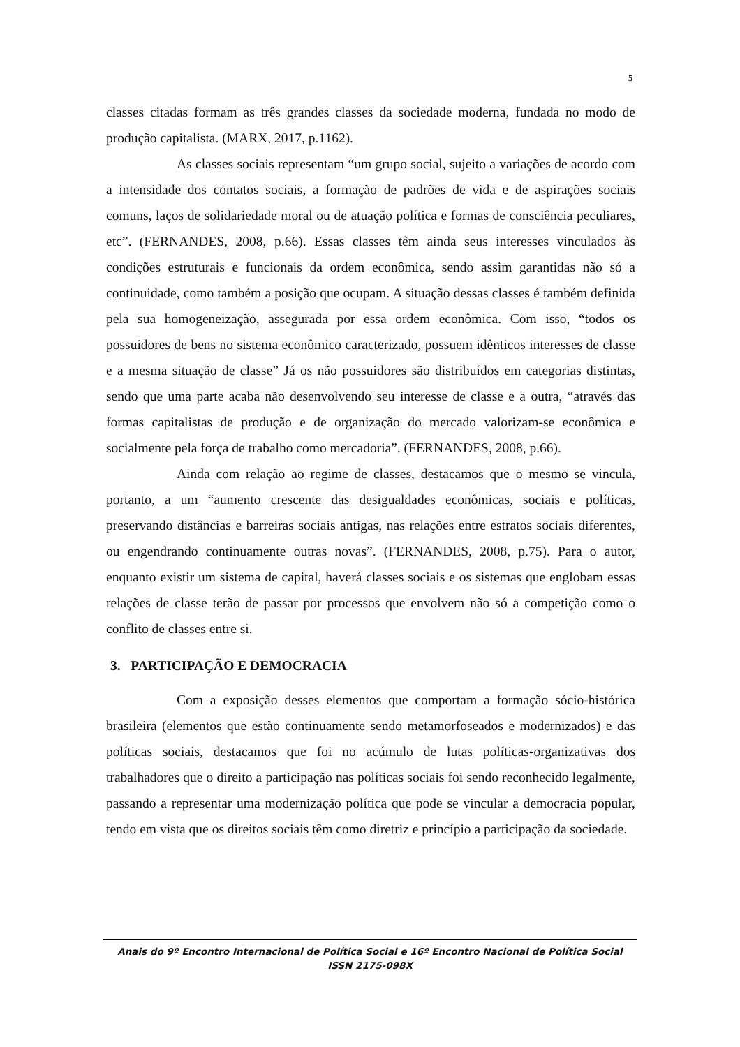5
classes citadas formam as três grandes classes da sociedade moderna, fundada no modo de produção capitalista. (MARX, 2017, p.1162).
As classes sociais representam “um grupo social, sujeito a variações de acordo com a intensidade dos contatos sociais, a formação de padrões de vida e de aspirações sociais comuns, laços de solidariedade moral ou de atuação política e formas de consciência peculiares, etc”. (FERNANDES, 2008, p.66). Essas classes têm ainda seus interesses vinculados às condições estruturais e funcionais da ordem econômica, sendo assim garantidas não só a continuidade, como também a posição que ocupam. A situação dessas classes é também definida pela sua homogeneização, assegurada por essa ordem econômica. Com isso, “todos os possuidores de bens no sistema econômico caracterizado, possuem idênticos interesses de classe e a mesma situação de classe” Já os não possuidores são distribuídos em categorias distintas, sendo que uma parte acaba não desenvolvendo seu interesse de classe e a outra, “através das formas capitalistas de produção e de organização do mercado valorizam-se econômica e socialmente pela força de trabalho como mercadoria”. (FERNANDES, 2008, p.66).
Ainda com relação ao regime de classes, destacamos que o mesmo se vincula, portanto, a um “aumento crescente das desigualdades econômicas, sociais e políticas, preservando distâncias e barreiras sociais antigas, nas relações entre estratos sociais diferentes, ou engendrando continuamente outras novas”. (FERNANDES, 2008, p.75). Para o autor, enquanto existir um sistema de capital, haverá classes sociais e os sistemas que englobam essas relações de classe terão de passar por processos que envolvem não só a competição como o conflito de classes entre si.
3. PARTICIPAÇÃO E DEMOCRACIA
Com a exposição desses elementos que comportam a formação sócio-histórica brasileira (elementos que estão continuamente sendo metamorfoseados e modernizados) e das políticas sociais, destacamos que foi no acúmulo de lutas políticas-organizativas dos trabalhadores que o direito a participação nas políticas sociais foi sendo reconhecido legalmente, passando a representar uma modernização política que pode se vincular a democracia popular, tendo em vista que os direitos sociais têm como diretriz e princípio a participação da sociedade.
Anais do 9º Encontro Internacional de Política Social e 16º Encontro Nacional de Política Social
ISSN 2175-098X